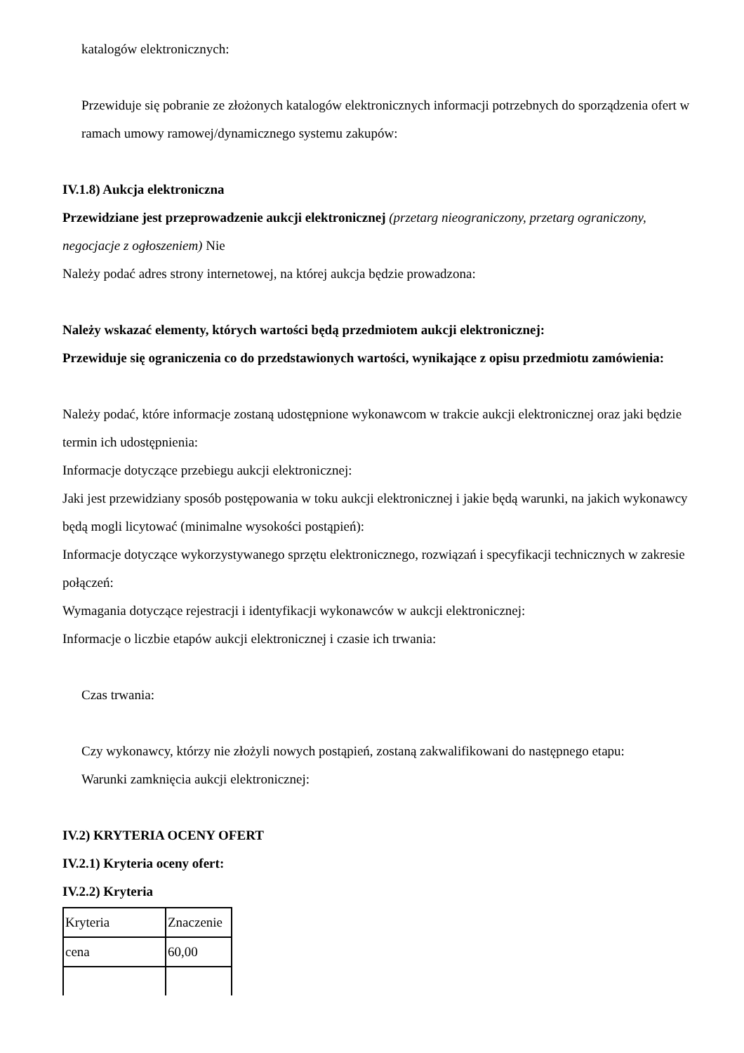katalogów elektronicznych:
Przewiduje się pobranie ze złożonych katalogów elektronicznych informacji potrzebnych do sporządzenia ofert w ramach umowy ramowej/dynamicznego systemu zakupów:
IV.1.8) Aukcja elektroniczna
Przewidziane jest przeprowadzenie aukcji elektronicznej (przetarg nieograniczony, przetarg ograniczony, negocjacje z ogłoszeniem) Nie
Należy podać adres strony internetowej, na której aukcja będzie prowadzona:
Należy wskazać elementy, których wartości będą przedmiotem aukcji elektronicznej:
Przewiduje się ograniczenia co do przedstawionych wartości, wynikające z opisu przedmiotu zamówienia:
Należy podać, które informacje zostaną udostępnione wykonawcom w trakcie aukcji elektronicznej oraz jaki będzie termin ich udostępnienia:
Informacje dotyczące przebiegu aukcji elektronicznej:
Jaki jest przewidziany sposób postępowania w toku aukcji elektronicznej i jakie będą warunki, na jakich wykonawcy będą mogli licytować (minimalne wysokości postąpień):
Informacje dotyczące wykorzystywanego sprzętu elektronicznego, rozwiązań i specyfikacji technicznych w zakresie połączeń:
Wymagania dotyczące rejestracji i identyfikacji wykonawców w aukcji elektronicznej:
Informacje o liczbie etapów aukcji elektronicznej i czasie ich trwania:
Czas trwania:
Czy wykonawcy, którzy nie złożyli nowych postąpień, zostaną zakwalifikowani do następnego etapu:
Warunki zamknięcia aukcji elektronicznej:
IV.2) KRYTERIA OCENY OFERT
IV.2.1) Kryteria oceny ofert:
IV.2.2) Kryteria
| Kryteria | Znaczenie |
| cena | 60,00 |